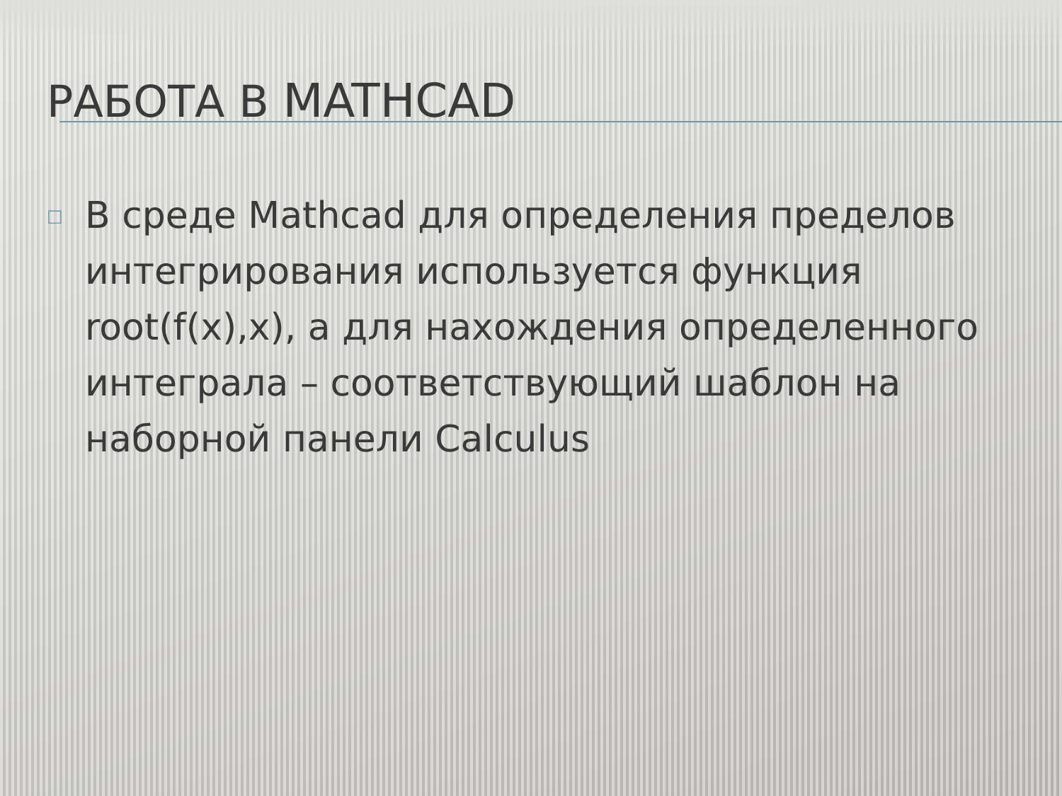РАБОТА В MATHCAD
□
В среде Mathcad для определения пределов интегрирования используется функция root(f(x),x), а для нахождения определенного интеграла – соответствующий шаблон на наборной панели Calculus